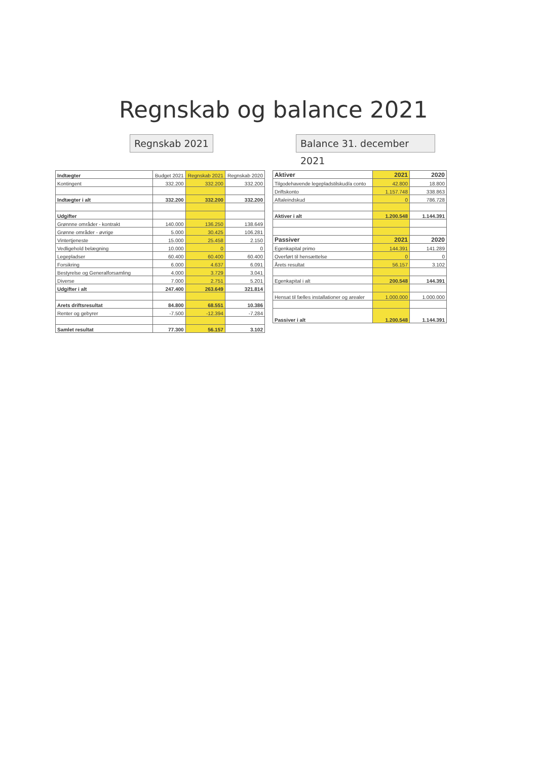Regnskab og balance 2021
Regnskab 2021
Balance 31. december 2021
| Indtægter | Budget 2021 | Regnskab 2021 | Regnskab 2020 |
| Kontingent | 332.200 | 332.200 | 332.200 |
| Indtægter i alt | 332.200 | 332.200 | 332.200 |
| Udgifter | | | |
| Grønnne områder - kontrakt | 140.000 | 136.250 | 138.649 |
| Grønne områder - øvrige | 5.000 | 30.425 | 106.281 |
| Vintertjeneste | 15.000 | 25.458 | 2.150 |
| Vedligehold belægning | 10.000 | 0 | 0 |
| Legepladser | 60.400 | 60.400 | 60.400 |
| Forsikring | 6.000 | 4.637 | 6.091 |
| Bestyrelse og Generalforsamling | 4.000 | 3.729 | 3.041 |
| Diverse | 7.000 | 2.751 | 5.201 |
| Udgifter i alt | 247.400 | 263.649 | 321.814 |
| Arets driftsresultat | 84.800 | 68.551 | 10.386 |
| Renter og gebyrer | -7.500 | -12.394 | -7.284 |
| Samlet resultat | 77.300 | 56.157 | 3.102 |
| Aktiver | 2021 | 2020 |
| Tilgodehavende legepladstilskud/a conto | 42.800 | 18.800 |
| Driftskonto | 1.157.748 | 338.863 |
| Aftaleindskud | 0 | 786.728 |
| Aktiver i alt | 1.200.548 | 1.144.391 |
| Passiver | 2021 | 2020 |
| Egenkapital primo | 144.391 | 141.289 |
| Overført til hensættelse | 0 | 0 |
| Årets resultat | 56.157 | 3.102 |
| Egenkapital i alt | 200.548 | 144.391 |
| Hensat til fælles installationer og arealer | 1.000.000 | 1.000.000 |
| Passiver i alt | 1.200.548 | 1.144.391 |